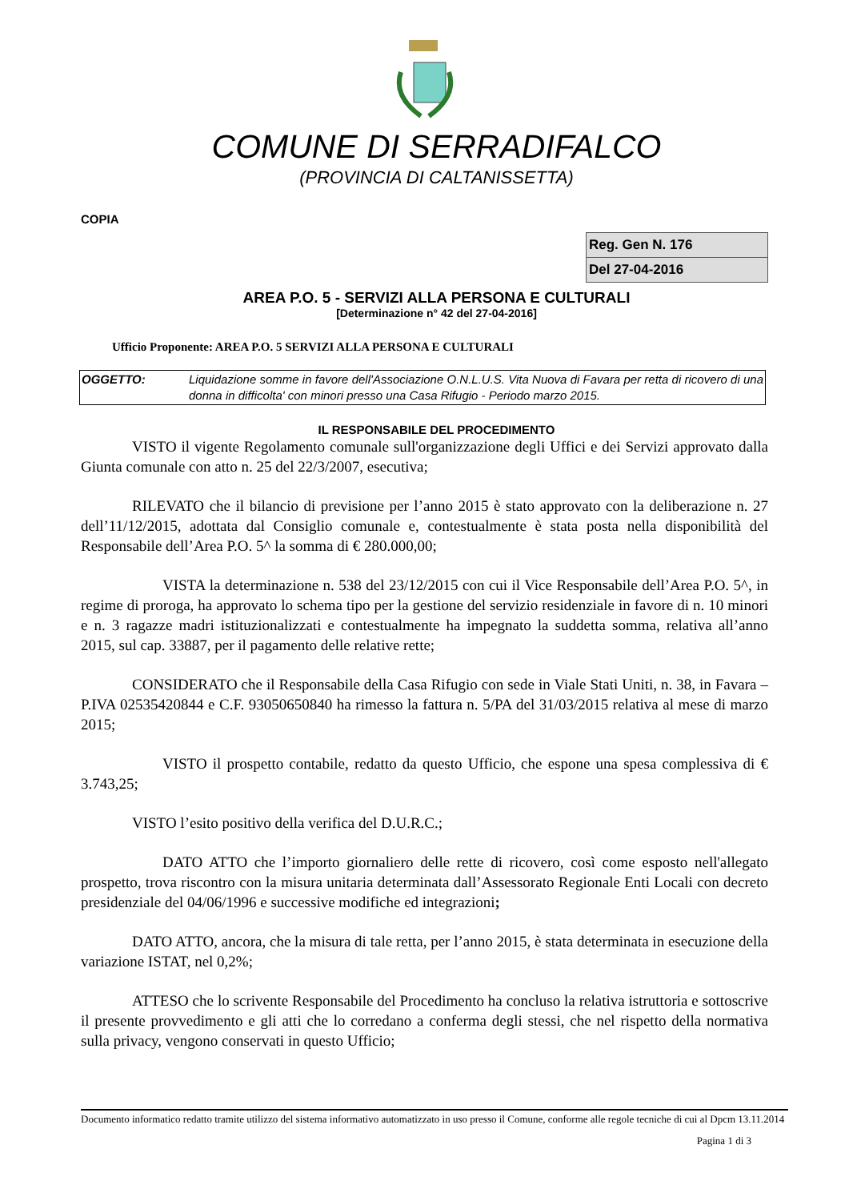COMUNE DI SERRADIFALCO
(PROVINCIA DI CALTANISSETTA)
COPIA
| Reg. Gen N. 176 |
| Del 27-04-2016 |
AREA P.O. 5 - SERVIZI ALLA PERSONA E CULTURALI
[Determinazione n° 42 del 27-04-2016]
Ufficio Proponente: AREA P.O. 5 SERVIZI ALLA PERSONA E CULTURALI
| OGGETTO: | Liquidazione somme in favore dell'Associazione O.N.L.U.S. Vita Nuova di Favara per retta di ricovero di una donna in difficolta' con minori presso una Casa Rifugio - Periodo marzo 2015. |
IL RESPONSABILE DEL PROCEDIMENTO
VISTO il vigente Regolamento comunale sull'organizzazione degli Uffici e dei Servizi approvato dalla Giunta comunale con atto n. 25 del 22/3/2007, esecutiva;
RILEVATO che il bilancio di previsione per l’anno 2015 è stato approvato con la deliberazione n. 27 dell’11/12/2015, adottata dal Consiglio comunale e, contestualmente è stata posta nella disponibilità del Responsabile dell’Area P.O. 5^ la somma di € 280.000,00;
VISTA la determinazione n. 538 del 23/12/2015 con cui il Vice Responsabile dell’Area P.O. 5^, in regime di proroga, ha approvato lo schema tipo per la gestione del servizio residenziale in favore di n. 10 minori e n. 3 ragazze madri istituzionalizzati e contestualmente ha impegnato la suddetta somma, relativa all’anno 2015, sul cap. 33887, per il pagamento delle relative rette;
CONSIDERATO che il Responsabile della Casa Rifugio con sede in Viale Stati Uniti, n. 38, in Favara – P.IVA 02535420844 e C.F. 93050650840 ha rimesso la fattura n. 5/PA del 31/03/2015 relativa al mese di marzo 2015;
VISTO il prospetto contabile, redatto da questo Ufficio, che espone una spesa complessiva di € 3.743,25;
VISTO l’esito positivo della verifica del D.U.R.C.;
DATO ATTO che l’importo giornaliero delle rette di ricovero, così come esposto nell'allegato prospetto, trova riscontro con la misura unitaria determinata dall’Assessorato Regionale Enti Locali con decreto presidenziale del 04/06/1996 e successive modifiche ed integrazioni;
DATO ATTO, ancora, che la misura di tale retta, per l’anno 2015, è stata determinata in esecuzione della variazione ISTAT, nel 0,2%;
ATTESO che lo scrivente Responsabile del Procedimento ha concluso la relativa istruttoria e sottoscrive il presente provvedimento e gli atti che lo corredano a conferma degli stessi, che nel rispetto della normativa sulla privacy, vengono conservati in questo Ufficio;
Documento informatico redatto tramite utilizzo del sistema informativo automatizzato in uso presso il Comune, conforme alle regole tecniche di cui al Dpcm 13.11.2014
Pagina 1 di 3